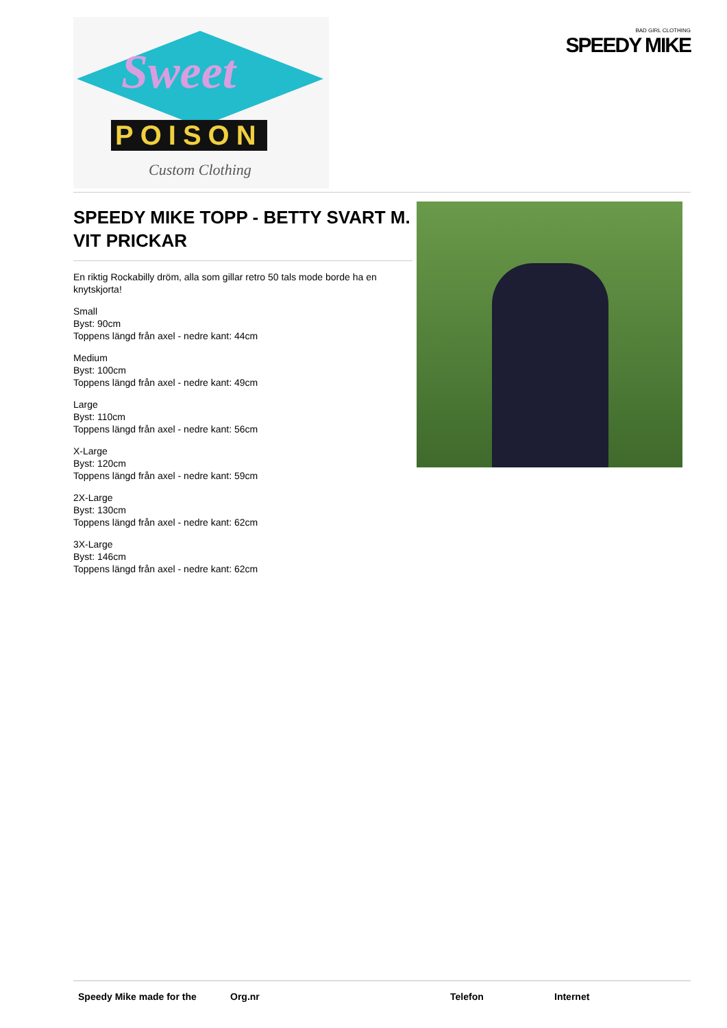Sweet
POISON
Custom Clothing
BAD GIRL CLOTHING
SPEEDY MIKE
SPEEDY MIKE TOPP - BETTY SVART M. VIT PRICKAR
En riktig Rockabilly dröm, alla som gillar retro 50 tals mode borde ha en knytskjorta!
Small
Byst: 90cm
Toppens längd från axel - nedre kant: 44cm
Medium
Byst: 100cm
Toppens längd från axel - nedre kant: 49cm
Large
Byst: 110cm
Toppens längd från axel - nedre kant: 56cm
X-Large
Byst: 120cm
Toppens längd från axel - nedre kant: 59cm
2X-Large
Byst: 130cm
Toppens längd från axel - nedre kant: 62cm
3X-Large
Byst: 146cm
Toppens längd från axel - nedre kant: 62cm
Speedy Mike made for the Org.nr Telefon Internet